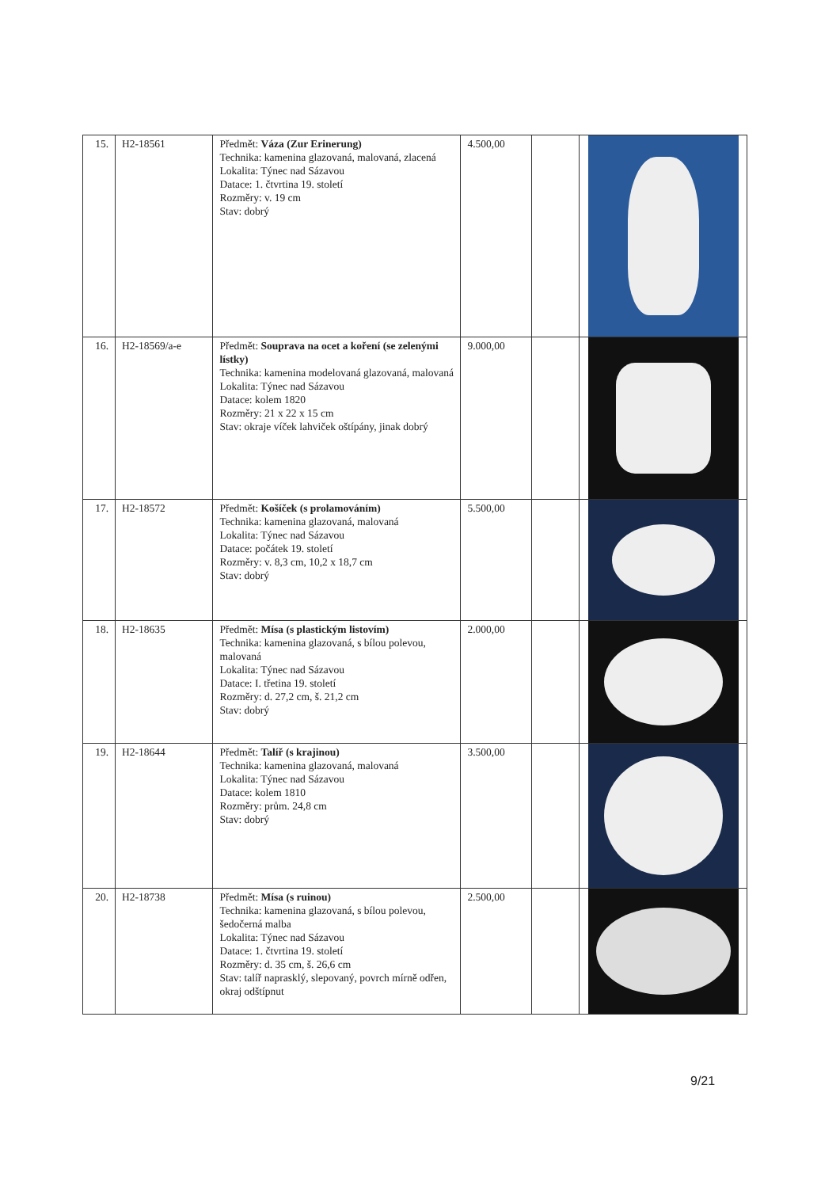| 15. | H2-18561 | Předmět: Váza (Zur Erinerung) Technika: kamenina glazovaná, malovaná, zlacená Lokalita: Týnec nad Sázavou Datace: 1. čtvrtina 19. století Rozměry: v. 19 cm Stav: dobrý | 4.500,00 | | |
| 16. | H2-18569/a-e | Předmět: Souprava na ocet a koření (se zelenými lístky) Technika: kamenina modelovaná glazovaná, malovaná Lokalita: Týnec nad Sázavou Datace: kolem 1820 Rozměry: 21 x 22 x 15 cm Stav: okraje víček lahviček oštípány, jinak dobrý | 9.000,00 | | |
| 17. | H2-18572 | Předmět: Košíček (s prolamováním) Technika: kamenina glazovaná, malovaná Lokalita: Týnec nad Sázavou Datace: počátek 19. století Rozměry: v. 8,3 cm, 10,2 x 18,7 cm Stav: dobrý | 5.500,00 | | |
| 18. | H2-18635 | Předmět: Mísa (s plastickým listovím) Technika: kamenina glazovaná, s bílou polevou, malovaná Lokalita: Týnec nad Sázavou Datace: I. třetina 19. století Rozměry: d. 27,2 cm, š. 21,2 cm Stav: dobrý | 2.000,00 | | |
| 19. | H2-18644 | Předmět: Talíř (s krajinou) Technika: kamenina glazovaná, malovaná Lokalita: Týnec nad Sázavou Datace: kolem 1810 Rozměry: prům. 24,8 cm Stav: dobrý | 3.500,00 | | |
| 20. | H2-18738 | Předmět: Mísa (s ruinou) Technika: kamenina glazovaná, s bílou polevou, šedočerná malba Lokalita: Týnec nad Sázavou Datace: 1. čtvrtina 19. století Rozměry: d. 35 cm, š. 26,6 cm Stav: talíř naprasklý, slepovaný, povrch mírně odřen, okraj odštípnut | 2.500,00 | | |
9/21